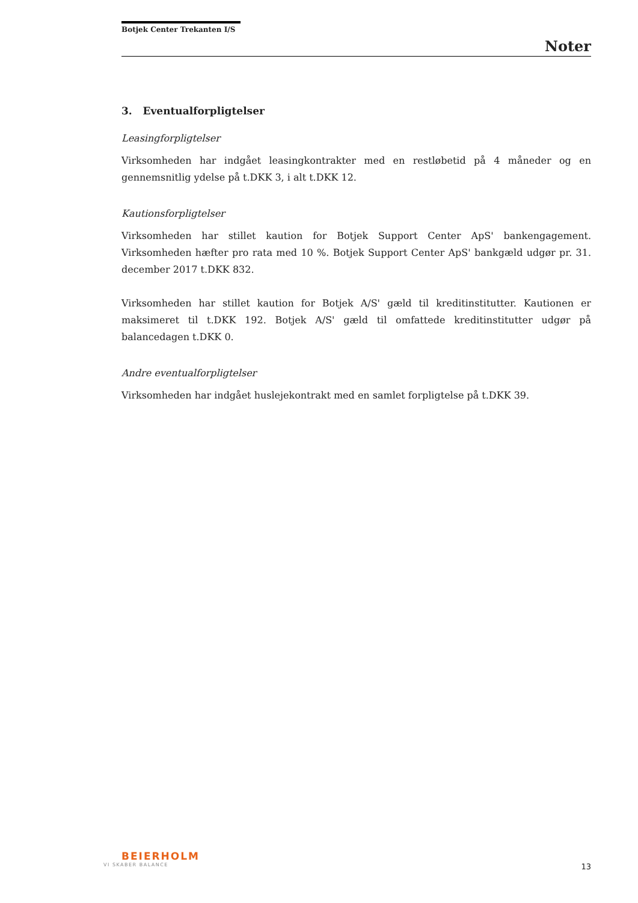Botjek Center Trekanten I/S
Noter
3. Eventualforpligtelser
Leasingforpligtelser
Virksomheden har indgået leasingkontrakter med en restløbetid på 4 måneder og en gennemsnitlig ydelse på t.DKK 3, i alt t.DKK 12.
Kautionsforpligtelser
Virksomheden har stillet kaution for Botjek Support Center ApS' bankengagement. Virksomheden hæfter pro rata med 10 %. Botjek Support Center ApS' bankgæld udgør pr. 31. december 2017 t.DKK 832.
Virksomheden har stillet kaution for Botjek A/S' gæld til kreditinstitutter. Kautionen er maksimeret til t.DKK 192. Botjek A/S' gæld til omfattede kreditinstitutter udgør på balancedagen t.DKK 0.
Andre eventualforpligtelser
Virksomheden har indgået huslejekontrakt med en samlet forpligtelse på t.DKK 39.
BEIERHOLM
VI SKABER BALANCE
13